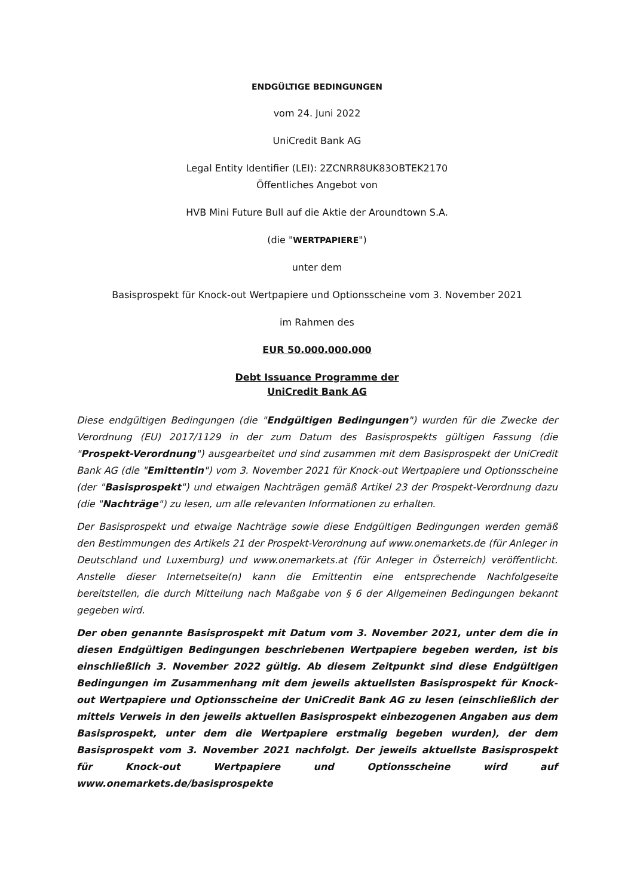ENDGÜLTIGE BEDINGUNGEN
vom 24. Juni 2022
UniCredit Bank AG
Legal Entity Identifier (LEI): 2ZCNRR8UK83OBTEK2170
Öffentliches Angebot von
HVB Mini Future Bull auf die Aktie der Aroundtown S.A.
(die "WERTPAPIERE")
unter dem
Basisprospekt für Knock-out Wertpapiere und Optionsscheine vom 3. November 2021
im Rahmen des
EUR 50.000.000.000
Debt Issuance Programme der
UniCredit Bank AG
Diese endgültigen Bedingungen (die "Endgültigen Bedingungen") wurden für die Zwecke der Verordnung (EU) 2017/1129 in der zum Datum des Basisprospekts gültigen Fassung (die "Prospekt-Verordnung") ausgearbeitet und sind zusammen mit dem Basisprospekt der UniCredit Bank AG (die "Emittentin") vom 3. November 2021 für Knock-out Wertpapiere und Optionsscheine (der "Basisprospekt") und etwaigen Nachträgen gemäß Artikel 23 der Prospekt-Verordnung dazu (die "Nachträge") zu lesen, um alle relevanten Informationen zu erhalten.
Der Basisprospekt und etwaige Nachträge sowie diese Endgültigen Bedingungen werden gemäß den Bestimmungen des Artikels 21 der Prospekt-Verordnung auf www.onemarkets.de (für Anleger in Deutschland und Luxemburg) und www.onemarkets.at (für Anleger in Österreich) veröffentlicht. Anstelle dieser Internetseite(n) kann die Emittentin eine entsprechende Nachfolgeseite bereitstellen, die durch Mitteilung nach Maßgabe von § 6 der Allgemeinen Bedingungen bekannt gegeben wird.
Der oben genannte Basisprospekt mit Datum vom 3. November 2021, unter dem die in diesen Endgültigen Bedingungen beschriebenen Wertpapiere begeben werden, ist bis einschließlich 3. November 2022 gültig. Ab diesem Zeitpunkt sind diese Endgültigen Bedingungen im Zusammenhang mit dem jeweils aktuellsten Basisprospekt für Knock-out Wertpapiere und Optionsscheine der UniCredit Bank AG zu lesen (einschließlich der mittels Verweis in den jeweils aktuellen Basisprospekt einbezogenen Angaben aus dem Basisprospekt, unter dem die Wertpapiere erstmalig begeben wurden), der dem Basisprospekt vom 3. November 2021 nachfolgt. Der jeweils aktuellste Basisprospekt für Knock-out Wertpapiere und Optionsscheine wird auf www.onemarkets.de/basisprospekte